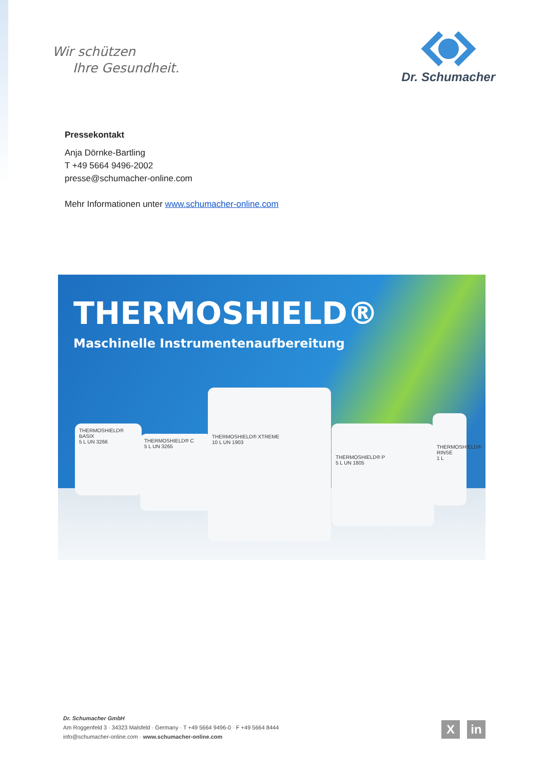Wir schützen
Ihre Gesundheit.
Dr. Schumacher
Pressekontakt
Anja Dörnke-Bartling
T +49 5664 9496-2002
presse@schumacher-online.com
Mehr Informationen unter www.schumacher-online.com
THERMOSHIELD®
Maschinelle Instrumentenaufbereitung
THERMOSHIELD® BASIX
5 L UN 3266
THERMOSHIELD® C
5 L UN 3265
THERMOSHIELD® XTREME
10 L UN 1903
THERMOSHIELD® P
5 L UN 1805
THERMOSHIELD® RINSE
1 L
Dr. Schumacher GmbH
Am Roggenfeld 3 · 34323 Malsfeld · Germany · T +49 5664 9496-0 · F +49 5664 8444
info@schumacher-online.com · www.schumacher-online.com
Xin